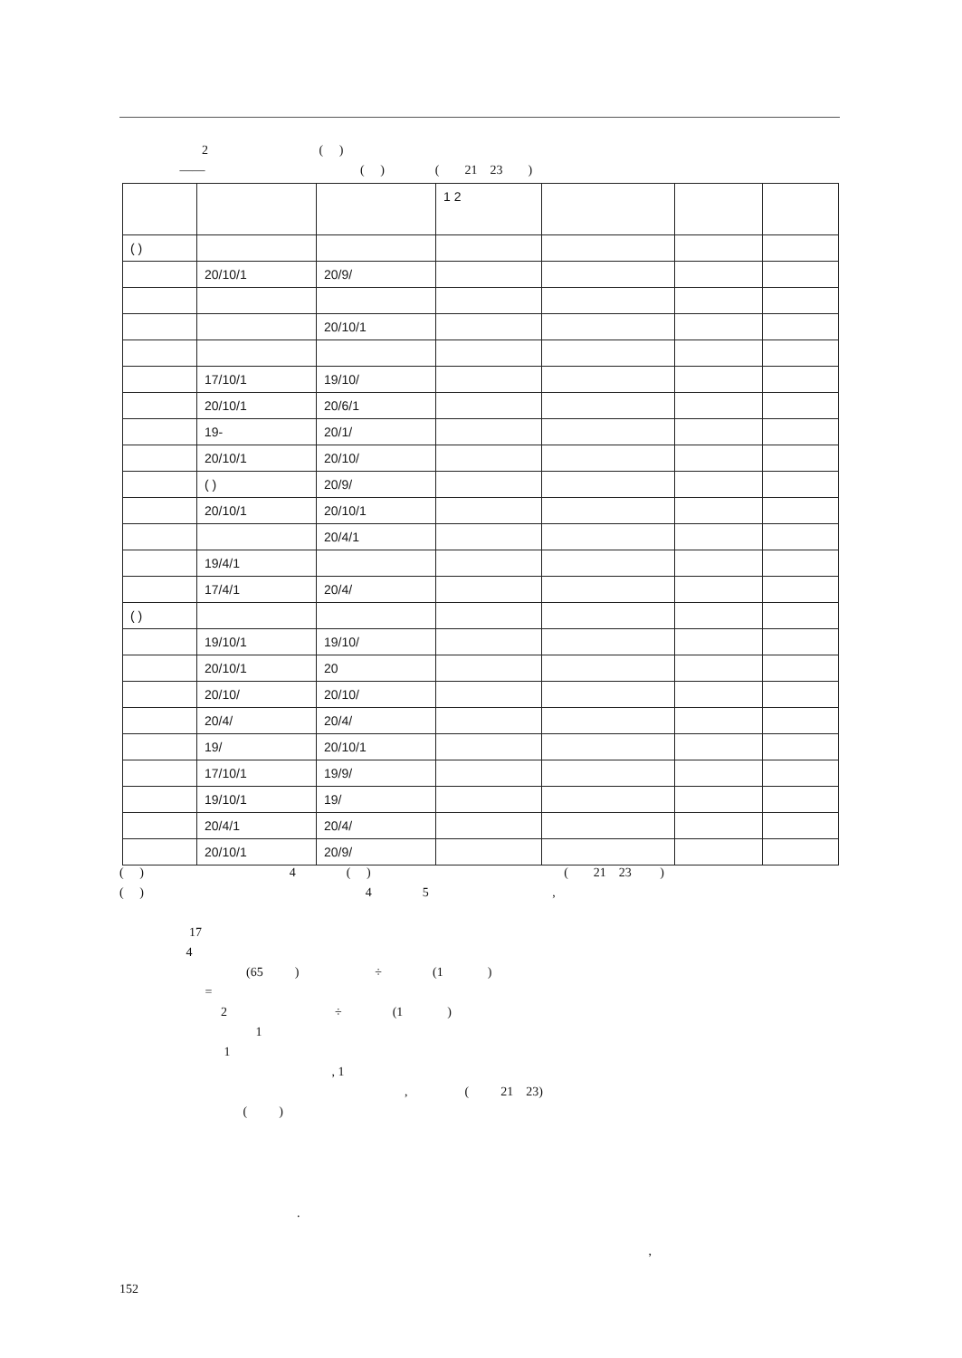2 ( )
—— ( ) ( 21 23 )
| | | | 1 2 | | | |
| ( ) | | | | | | |
| | 20/10/1 | 20/9/ | | | | |
| | | 20/10/1 | | | | |
| | 17/10/1 | 19/10/ | | | | |
| | 20/10/1 | 20/6/1 | | | | |
| | 19- | 20/1/ | | | | |
| | 20/10/1 | 20/10/ | | | | |
| | ( ) | 20/9/ | | | | |
| | 20/10/1 | 20/10/1 | | | | |
| | | 20/4/1 | | | | |
| | 19/4/1 | | | | | |
| | 17/4/1 | 20/4/ | | | | |
| ( ) | | | | | | |
| | 19/10/1 | 19/10/ | | | | |
| | 20/10/1 | 20 | | | | |
| | 20/10/ | 20/10/ | | | | |
| | 20/4/ | 20/4/ | | | | |
| | 19/ | 20/10/1 | | | | |
| | 17/10/1 | 19/9/ | | | | |
| | 19/10/1 | 19/ | | | | |
| | 20/4/1 | 20/4/ | | | | |
| | 20/10/1 | 20/9/ | | | | |
( ) 4 ( ) ( 21 23 )
( ) 4 5 ,
17
4
(65 ) ÷ (1 )
=
2 ÷ (1 )
1
1
, 1
, ( 21 23)
( )
.
,
152